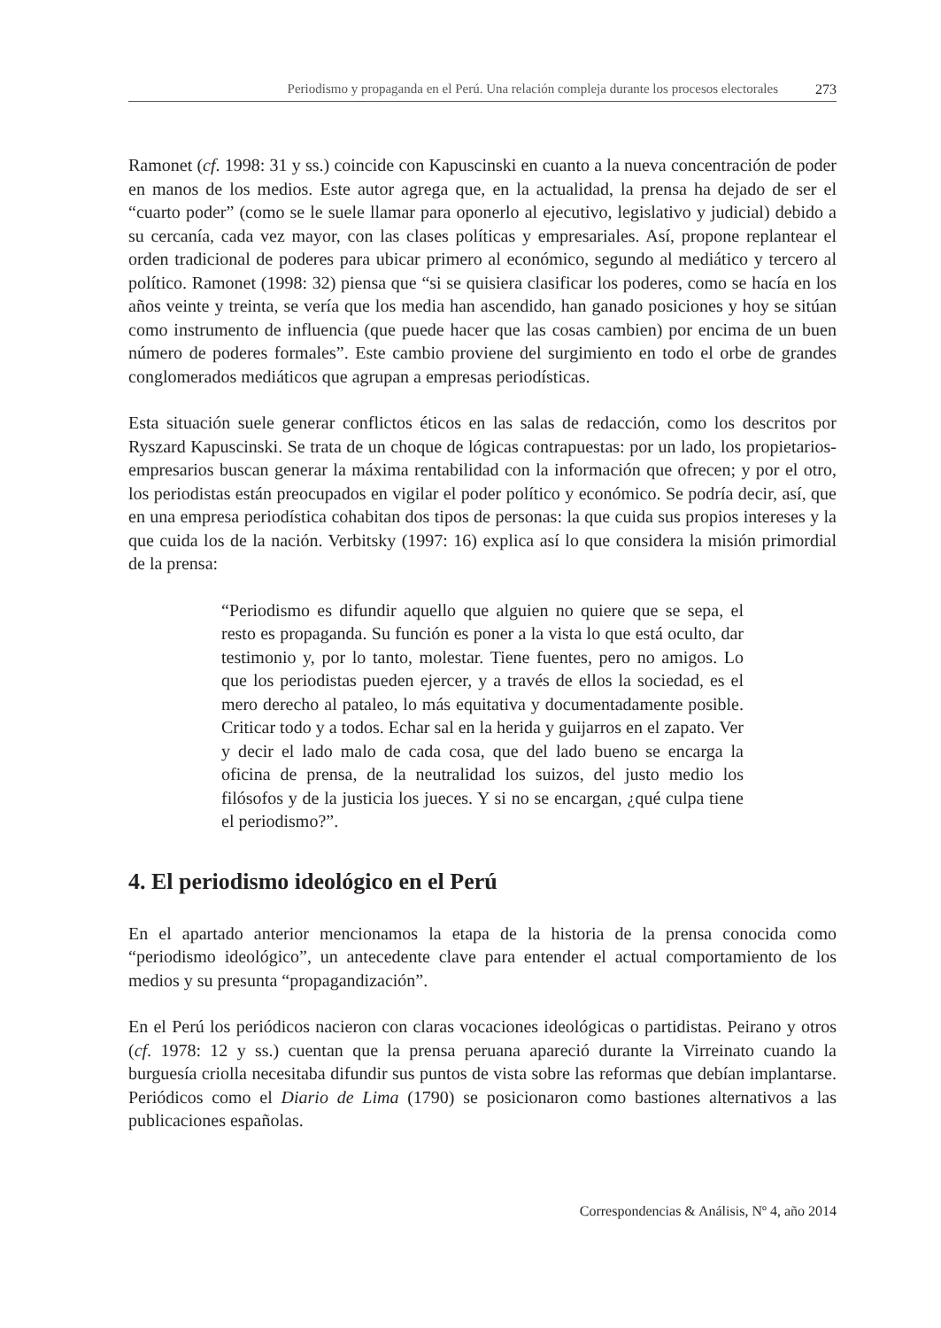Periodismo y propaganda en el Perú. Una relación compleja durante los procesos electorales 273
Ramonet (cf. 1998: 31 y ss.) coincide con Kapuscinski en cuanto a la nueva concentración de poder en manos de los medios. Este autor agrega que, en la actualidad, la prensa ha dejado de ser el “cuarto poder” (como se le suele llamar para oponerlo al ejecutivo, legislativo y judicial) debido a su cercanía, cada vez mayor, con las clases políticas y empresariales. Así, propone replantear el orden tradicional de poderes para ubicar primero al económico, segundo al mediático y tercero al político. Ramonet (1998: 32) piensa que “si se quisiera clasificar los poderes, como se hacía en los años veinte y treinta, se vería que los media han ascendido, han ganado posiciones y hoy se sitúan como instrumento de influencia (que puede hacer que las cosas cambien) por encima de un buen número de poderes formales”. Este cambio proviene del surgimiento en todo el orbe de grandes conglomerados mediáticos que agrupan a empresas periodísticas.
Esta situación suele generar conflictos éticos en las salas de redacción, como los descritos por Ryszard Kapuscinski. Se trata de un choque de lógicas contrapuestas: por un lado, los propietarios-empresarios buscan generar la máxima rentabilidad con la información que ofrecen; y por el otro, los periodistas están preocupados en vigilar el poder político y económico. Se podría decir, así, que en una empresa periodística cohabitan dos tipos de personas: la que cuida sus propios intereses y la que cuida los de la nación. Verbitsky (1997: 16) explica así lo que considera la misión primordial de la prensa:
“Periodismo es difundir aquello que alguien no quiere que se sepa, el resto es propaganda. Su función es poner a la vista lo que está oculto, dar testimonio y, por lo tanto, molestar. Tiene fuentes, pero no amigos. Lo que los periodistas pueden ejercer, y a través de ellos la sociedad, es el mero derecho al pataleo, lo más equitativa y documentadamente posible. Criticar todo y a todos. Echar sal en la herida y guijarros en el zapato. Ver y decir el lado malo de cada cosa, que del lado bueno se encarga la oficina de prensa, de la neutralidad los suizos, del justo medio los filósofos y de la justicia los jueces. Y si no se encargan, ¿qué culpa tiene el periodismo?”.
4. El periodismo ideológico en el Perú
En el apartado anterior mencionamos la etapa de la historia de la prensa conocida como “periodismo ideológico”, un antecedente clave para entender el actual comportamiento de los medios y su presunta “propagandización”.
En el Perú los periódicos nacieron con claras vocaciones ideológicas o partidistas. Peirano y otros (cf. 1978: 12 y ss.) cuentan que la prensa peruana apareció durante la Virreinato cuando la burguesía criolla necesitaba difundir sus puntos de vista sobre las reformas que debían implantarse. Periódicos como el Diario de Lima (1790) se posicionaron como bastiones alternativos a las publicaciones españolas.
Correspondencias & Análisis, Nº 4, año 2014